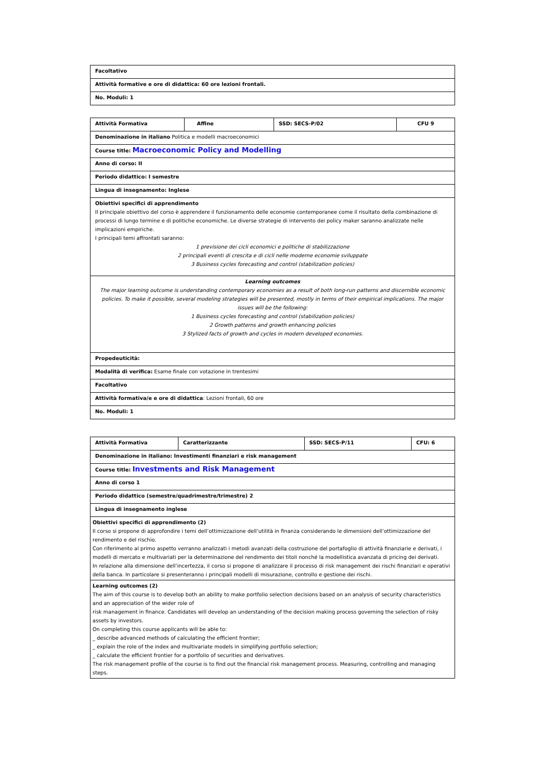| Facoltativo |
| Attività formative e ore di didattica: 60 ore lezioni frontali. |
| No. Moduli: 1 |
| Attività Formativa | Affine | SSD: SECS-P/02 | CFU 9 |
| Denominazione in italiano Politica e modelli macroeconomici | | | |
| Course title: Macroeconomic Policy and Modelling | | | |
| Anno di corso: II | | | |
| Periodo didattico: I semestre | | | |
| Lingua di insegnamento: Inglese | | | |
| Obiettivi specifici di apprendimento Il principale obiettivo del corso è apprendere il funzionamento delle economie contemporanee come il risultato della combinazione di processi di lungo termine e di politiche economiche. Le diverse strategie di intervento dei policy maker saranno analizzate nelle implicazioni empiriche. I principali temi affrontati saranno: 1 previsione dei cicli economici e politiche di stabilizzazione 2 principali eventi di crescita e di cicli nelle moderne economie sviluppate 3 Business cycles forecasting and control (stabilization policies) | | | |
| Learning outcomes The major learning outcome is understanding contemporary economies as a result of both long-run patterns and discernible economic policies. To make it possible, several modeling strategies will be presented, mostly in terms of their empirical implications. The major issues will be the following: 1 Business cycles forecasting and control (stabilization policies) 2 Growth patterns and growth enhancing policies 3 Stylized facts of growth and cycles in modern developed economies. | | | |
| Propedeuticità: | | | |
| Modalità di verifica: Esame finale con votazione in trentesimi | | | |
| Facoltativo | | | |
| Attività formativa/e e ore di didattica : Lezioni frontali, 60 ore | | | |
| No. Moduli: 1 | | | |
| Attività Formativa | Caratterizzante | SSD: SECS-P/11 | CFU: 6 |
| Denominazione in italiano: Investimenti finanziari e risk management | | | |
| Course title: Investments and Risk Management | | | |
| Anno di corso 1 | | | |
| Periodo didattico (semestre/quadrimestre/trimestre) 2 | | | |
| Lingua di insegnamento inglese | | | |
| Obiettivi specifici di apprendimento (2) Il corso si propone di approfondire i temi dell’ottimizzazione dell’utilità in finanza considerando le dimensioni dell’ottimizzazione del rendimento e del rischio. Con riferimento al primo aspetto verranno analizzati i metodi avanzati della costruzione del portafoglio di attività finanziarie e derivati, i modelli di mercato e multivariati per la determinazione del rendimento dei titoli nonché la modellistica avanzata di pricing dei derivati. In relazione alla dimensione dell’incertezza, il corso si propone di analizzare il processo di risk management dei rischi finanziari e operativi della banca. In particolare si presenteranno i principali modelli di misurazione, controllo e gestione dei rischi. | | | |
| Learning outcomes (2) The aim of this course is to develop both an ability to make portfolio selection decisions based on an analysis of security characteristics and an appreciation of the wider role of risk management in finance. Candidates will develop an understanding of the decision making process governing the selection of risky assets by investors. On completing this course applicants will be able to: _ describe advanced methods of calculating the efficient frontier; _ explain the role of the index and multivariate models in simplifying portfolio selection; _ calculate the efficient frontier for a portfolio of securities and derivatives. The risk management profile of the course is to find out the financial risk management process. Measuring, controlling and managing steps. | | | |